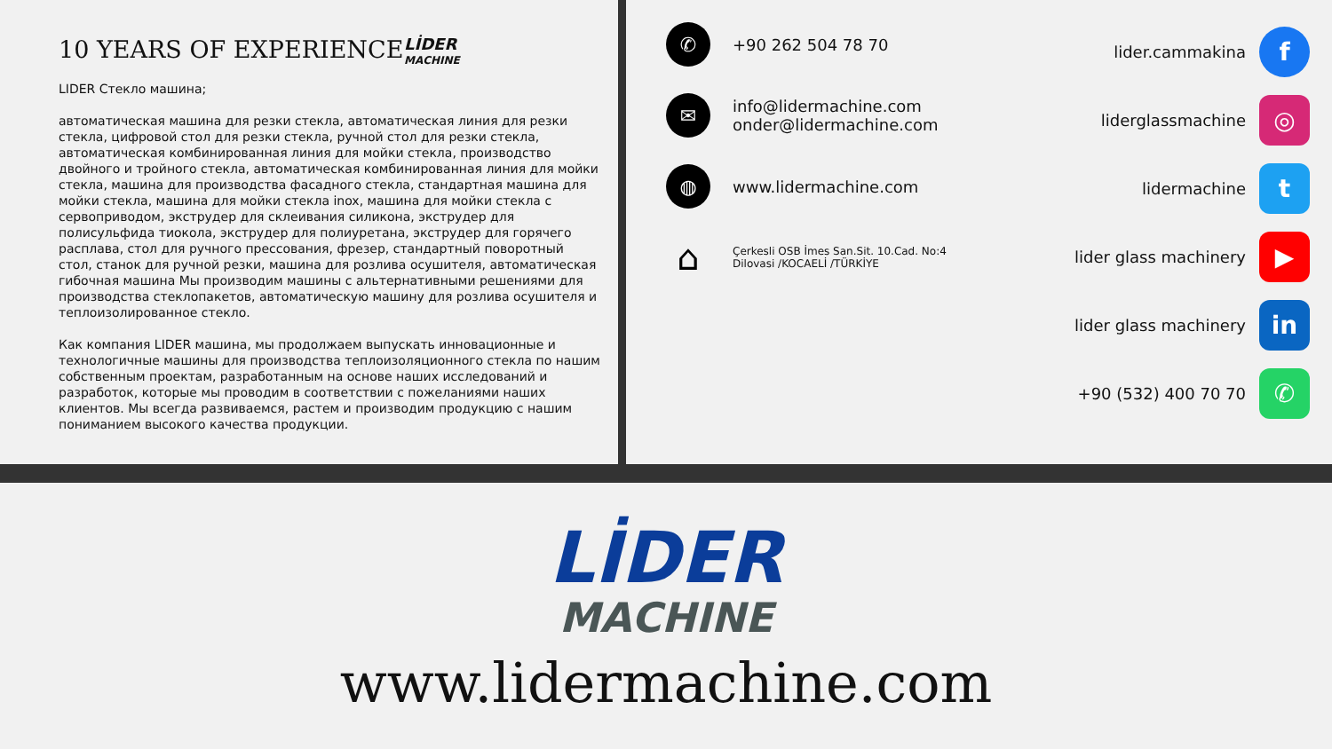10 YEARS OF EXPERIENCE
LİDER
MACHINE
LIDER Стекло машина;
автоматическая машина для резки стекла, автоматическая линия для резки стекла, цифровой стол для резки стекла, ручной стол для резки стекла, автоматическая комбинированная линия для мойки стекла, производство двойного и тройного стекла, автоматическая комбинированная линия для мойки стекла, машина для производства фасадного стекла, стандартная машина для мойки стекла, машина для мойки стекла inox, машина для мойки стекла с сервоприводом, экструдер для склеивания силикона, экструдер для полисульфида тиокола, экструдер для полиуретана, экструдер для горячего расплава, стол для ручного прессования, фрезер, стандартный поворотный стол, станок для ручной резки, машина для розлива осушителя, автоматическая гибочная машина Мы производим машины с альтернативными решениями для производства стеклопакетов, автоматическую машину для розлива осушителя и теплоизолированное стекло.
Как компания LIDER машина, мы продолжаем выпускать инновационные и технологичные машины для производства теплоизоляционного стекла по нашим собственным проектам, разработанным на основе наших исследований и разработок, которые мы проводим в соответствии с пожеланиями наших клиентов. Мы всегда развиваемся, растем и производим продукцию с нашим пониманием высокого качества продукции.
✆
+90 262 504 78 70
✉
info@lidermachine.com
onder@lidermachine.com
◍
www.lidermachine.com
⌂
Çerkesli OSB İmes San.Sit. 10.Cad. No:4
Dilovasi /KOCAELİ /TÜRKİYE
lider.cammakina
f
liderglassmachine
◎
lidermachine
t
lider glass machinery
▶
lider glass machinery
in
+90 (532) 400 70 70
✆
LİDER
MACHINE
www.lidermachine.com